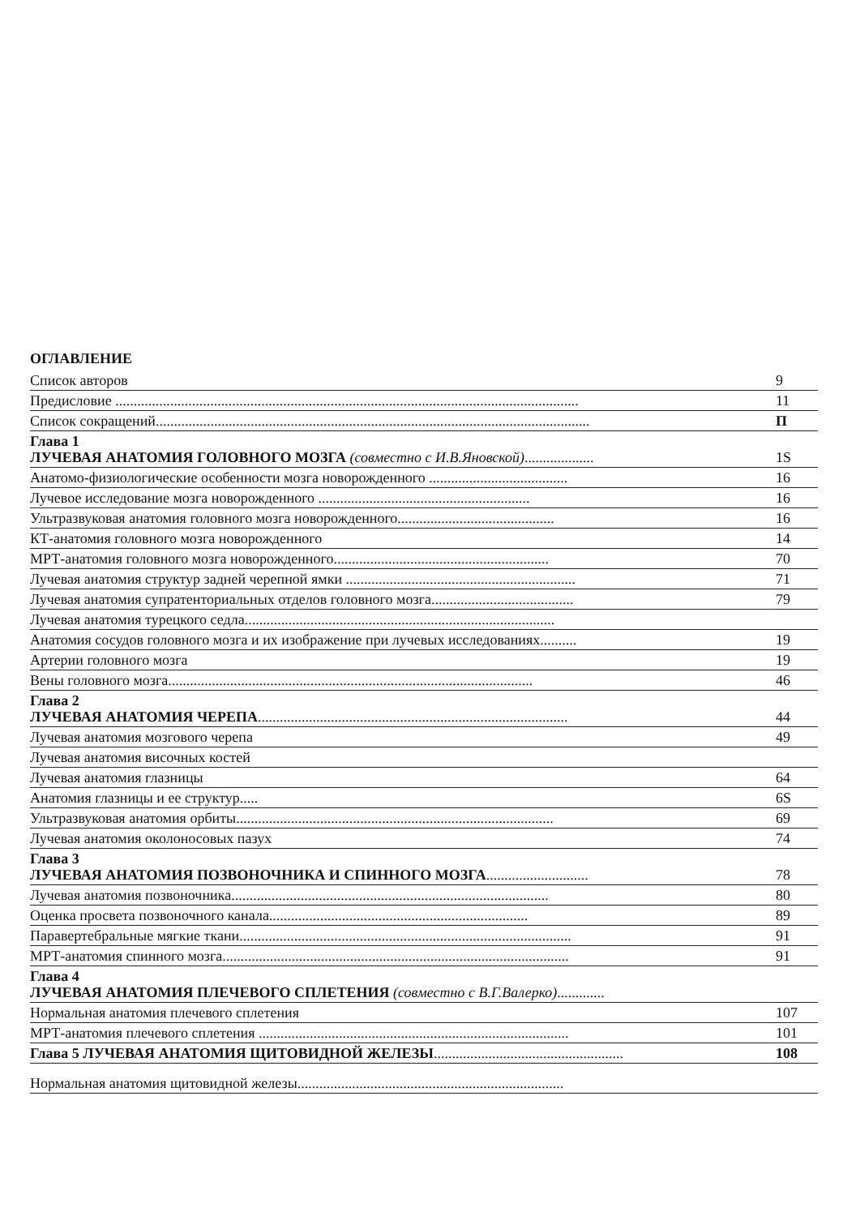ОГЛАВЛЕНИЕ
| Список авторов | 9 |
| Предисловие ............................................................................................................................... | 11 |
| Список сокращений....................................................................................................................... | П |
| Глава 1 ЛУЧЕВАЯ АНАТОМИЯ ГОЛОВНОГО МОЗГА (совместно с И.В.Яновской) ................... | 1S |
| Анатомо-физиологические особенности мозга новорожденного ...................................... | 16 |
| Лучевое исследование мозга новорожденного .......................................................... | 16 |
| Ультразвуковая анатомия головного мозга новорожденного........................................... | 16 |
| КТ-анатомия головного мозга новорожденного | 14 |
| МРТ-анатомия головного мозга новорожденного........................................................... | 70 |
| Лучевая анатомия структур задней черепной ямки ............................................................... | 71 |
| Лучевая анатомия супратенториальных отделов головного мозга....................................... | 79 |
| Лучевая анатомия турецкого седла..................................................................................... | |
| Анатомия сосудов головного мозга и их изображение при лучевых исследованиях.......... | 19 |
| Артерии головного мозга | 19 |
| Вены головного мозга.................................................................................................... | 46 |
| Глава 2 ЛУЧЕВАЯ АНАТОМИЯ ЧЕРЕПА ..................................................................................... | 44 |
| Лучевая анатомия мозгового черепа | 49 |
| Лучевая анатомия височных костей | |
| Лучевая анатомия глазницы | 64 |
| Анатомия глазницы и ее структур..... | 6S |
| Ультразвуковая анатомия орбиты....................................................................................... | 69 |
| Лучевая анатомия околоносовых пазух | 74 |
| Глава 3 ЛУЧЕВАЯ АНАТОМИЯ ПОЗВОНОЧНИКА И СПИННОГО МОЗГА ............................ | 78 |
| Лучевая анатомия позвоночника....................................................................................... | 80 |
| Оценка просвета позвоночного канала....................................................................... | 89 |
| Паравертебральные мягкие ткани........................................................................................... | 91 |
| МРТ-анатомия спинного мозга............................................................................................... | 91 |
| Глава 4 ЛУЧЕВАЯ АНАТОМИЯ ПЛЕЧЕВОГО СПЛЕТЕНИЯ (совместно с В.Г.Валерко) ............. | |
| Нормальная анатомия плечевого сплетения | 107 |
| МРТ-анатомия плечевого сплетения ..................................................................................... | 101 |
| Глава 5 ЛУЧЕВАЯ АНАТОМИЯ ЩИТОВИДНОЙ ЖЕЛЕЗЫ .................................................... | 108 |
| Нормальная анатомия щитовидной железы......................................................................... | |